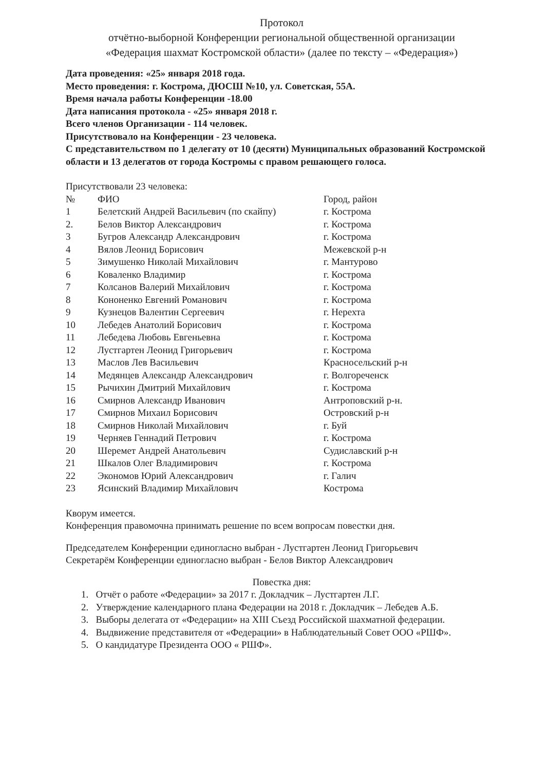Протокол
отчётно-выборной Конференции региональной общественной организации
«Федерация шахмат Костромской области» (далее по тексту – «Федерация»)
Дата проведения: «25» января 2018 года.
Место проведения: г. Кострома, ДЮСШ №10, ул. Советская, 55А.
Время начала работы Конференции -18.00
Дата написания протокола - «25» января 2018 г.
Всего членов Организации - 114 человек.
Присутствовало на Конференции - 23 человека.
С представительством по 1 делегату от 10 (десяти) Муниципальных образований Костромской области и 13 делегатов от города Костромы с правом решающего голоса.
Присутствовали 23 человека:
| № | ФИО | Город, район |
| --- | --- | --- |
| 1 | Белетский Андрей Васильевич (по скайпу) | г. Кострома |
| 2. | Белов Виктор Александрович | г. Кострома |
| 3 | Бугров Александр Александрович | г. Кострома |
| 4 | Вялов Леонид Борисович | Межевской р-н |
| 5 | Зимушенко Николай Михайлович | г. Мантурово |
| 6 | Коваленко Владимир | г. Кострома |
| 7 | Колсанов Валерий Михайлович | г. Кострома |
| 8 | Кононенко Евгений Романович | г. Кострома |
| 9 | Кузнецов Валентин Сергеевич | г. Нерехта |
| 10 | Лебедев Анатолий Борисович | г. Кострома |
| 11 | Лебедева Любовь Евгеньевна | г. Кострома |
| 12 | Лустгартен Леонид Григорьевич | г. Кострома |
| 13 | Маслов Лев Васильевич | Красносельский р-н |
| 14 | Медянцев Александр Александрович | г. Волгореченск |
| 15 | Рычихин Дмитрий Михайлович | г. Кострома |
| 16 | Смирнов Александр Иванович | Антроповский р-н. |
| 17 | Смирнов Михаил Борисович | Островский р-н |
| 18 | Смирнов Николай Михайлович | г. Буй |
| 19 | Черняев Геннадий Петрович | г. Кострома |
| 20 | Шеремет Андрей Анатольевич | Судиславский р-н |
| 21 | Шкалов Олег Владимирович | г. Кострома |
| 22 | Экономов Юрий Александрович | г. Галич |
| 23 | Ясинский Владимир Михайлович | Кострома |
Кворум имеется.
Конференция правомочна принимать решение по всем вопросам повестки дня.
Председателем Конференции единогласно выбран - Лустгартен Леонид Григорьевич
Секретарём Конференции единогласно выбран - Белов Виктор Александрович
Повестка дня:
1. Отчёт о работе «Федерации» за 2017 г. Докладчик – Лустгартен Л.Г.
2. Утверждение календарного плана Федерации на 2018 г. Докладчик – Лебедев А.Б.
3. Выборы делегата от «Федерации» на XIII Съезд Российской шахматной федерации.
4. Выдвижение представителя от «Федерации» в Наблюдательный Совет ООО «РШФ».
5. О кандидатуре Президента ООО « РШФ».